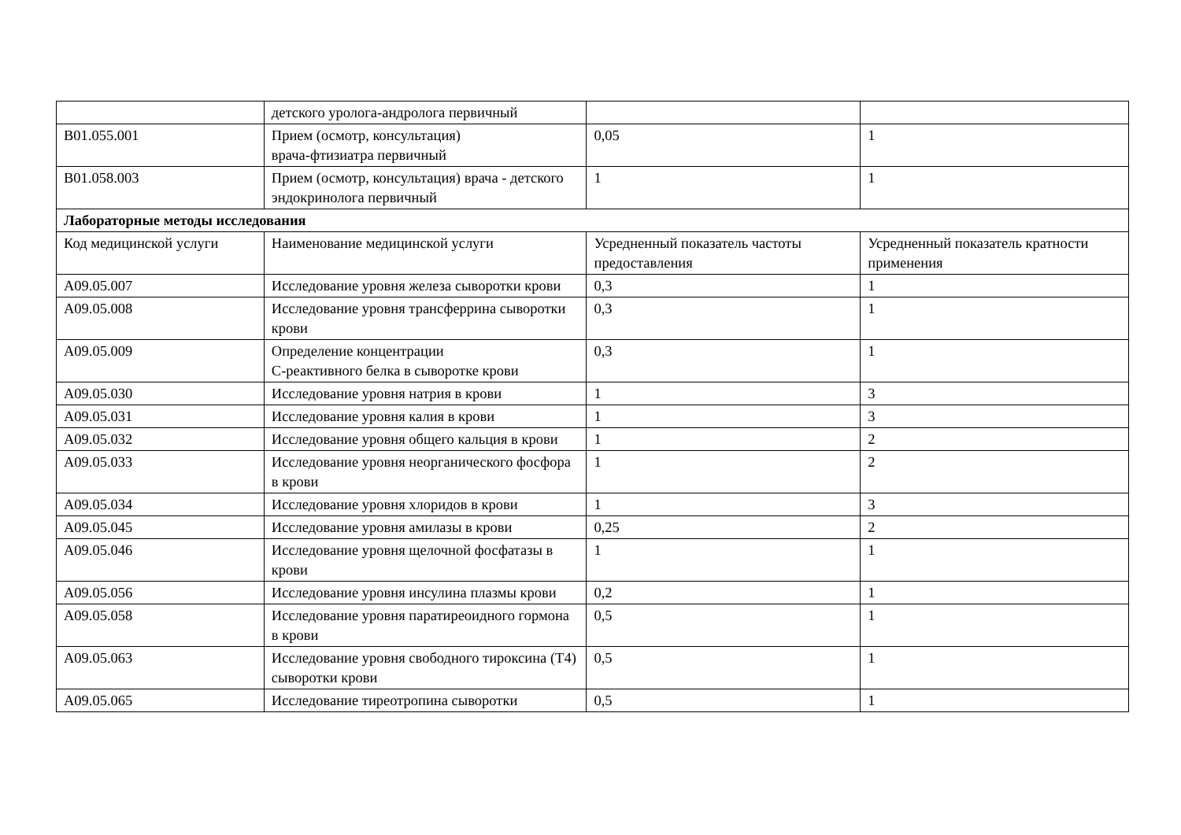| | детского уролога-андролога первичный | | |
| B01.055.001 | Прием (осмотр, консультация) врача-фтизиатра первичный | 0,05 | 1 |
| B01.058.003 | Прием (осмотр, консультация) врача - детского эндокринолога первичный | 1 | 1 |
| Лабораторные методы исследования | | | |
| Код медицинской услуги | Наименование медицинской услуги | Усредненный показатель частоты предоставления | Усредненный показатель кратности применения |
| A09.05.007 | Исследование уровня железа сыворотки крови | 0,3 | 1 |
| A09.05.008 | Исследование уровня трансферрина сыворотки крови | 0,3 | 1 |
| A09.05.009 | Определение концентрации C-реактивного белка в сыворотке крови | 0,3 | 1 |
| A09.05.030 | Исследование уровня натрия в крови | 1 | 3 |
| A09.05.031 | Исследование уровня калия в крови | 1 | 3 |
| A09.05.032 | Исследование уровня общего кальция в крови | 1 | 2 |
| A09.05.033 | Исследование уровня неорганического фосфора в крови | 1 | 2 |
| A09.05.034 | Исследование уровня хлоридов в крови | 1 | 3 |
| A09.05.045 | Исследование уровня амилазы в крови | 0,25 | 2 |
| A09.05.046 | Исследование уровня щелочной фосфатазы в крови | 1 | 1 |
| A09.05.056 | Исследование уровня инсулина плазмы крови | 0,2 | 1 |
| A09.05.058 | Исследование уровня паратиреоидного гормона в крови | 0,5 | 1 |
| A09.05.063 | Исследование уровня свободного тироксина (T4) сыворотки крови | 0,5 | 1 |
| A09.05.065 | Исследование тиреотропина сыворотки | 0,5 | 1 |